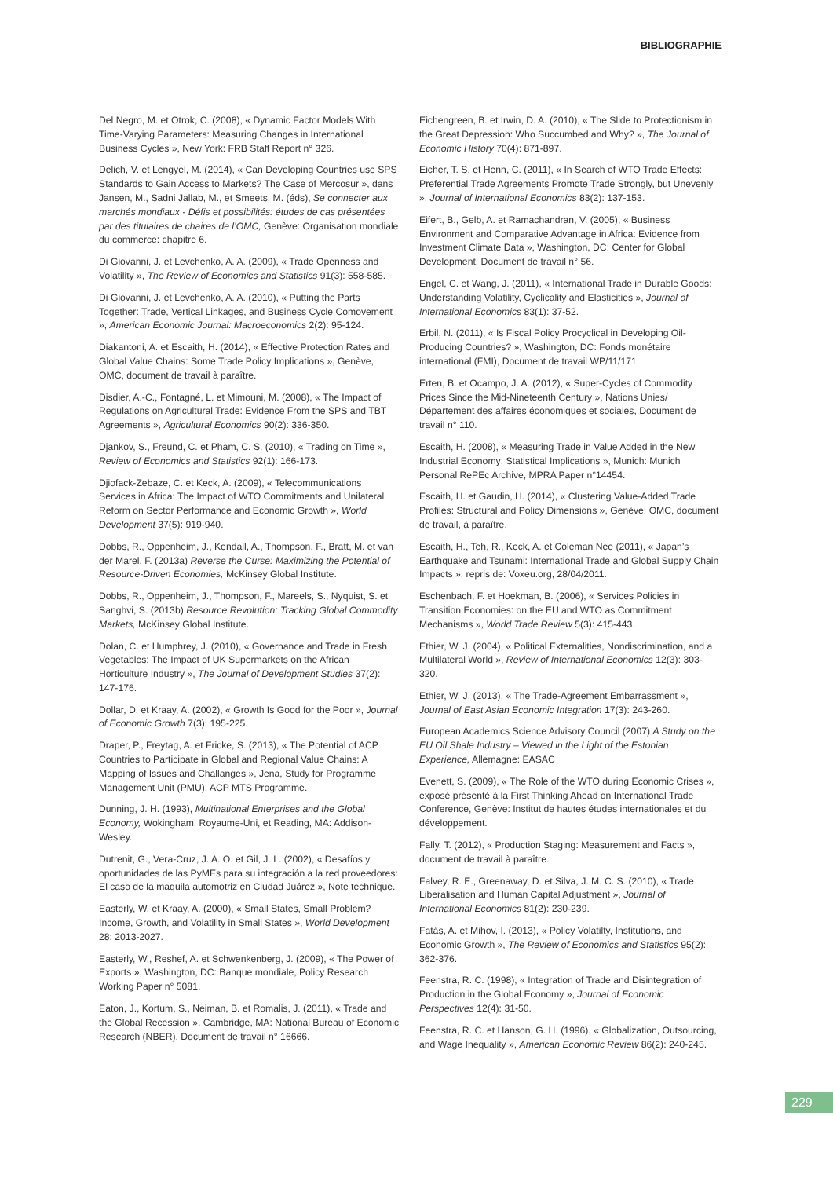BIBLIOGRAPHIE
Del Negro, M. et Otrok, C. (2008), « Dynamic Factor Models With Time-Varying Parameters: Measuring Changes in International Business Cycles », New York: FRB Staff Report n° 326.
Delich, V. et Lengyel, M. (2014), « Can Developing Countries use SPS Standards to Gain Access to Markets? The Case of Mercosur », dans Jansen, M., Sadni Jallab, M., et Smeets, M. (éds), Se connecter aux marchés mondiaux - Défis et possibilités: études de cas présentées par des titulaires de chaires de l’OMC, Genève: Organisation mondiale du commerce: chapitre 6.
Di Giovanni, J. et Levchenko, A. A. (2009), « Trade Openness and Volatility », The Review of Economics and Statistics 91(3): 558-585.
Di Giovanni, J. et Levchenko, A. A. (2010), « Putting the Parts Together: Trade, Vertical Linkages, and Business Cycle Comovement », American Economic Journal: Macroeconomics 2(2): 95-124.
Diakantoni, A. et Escaith, H. (2014), « Effective Protection Rates and Global Value Chains: Some Trade Policy Implications », Genève, OMC, document de travail à paraître.
Disdier, A.-C., Fontagné, L. et Mimouni, M. (2008), « The Impact of Regulations on Agricultural Trade: Evidence From the SPS and TBT Agreements », Agricultural Economics 90(2): 336-350.
Djankov, S., Freund, C. et Pham, C. S. (2010), « Trading on Time », Review of Economics and Statistics 92(1): 166-173.
Djiofack-Zebaze, C. et Keck, A. (2009), « Telecommunications Services in Africa: The Impact of WTO Commitments and Unilateral Reform on Sector Performance and Economic Growth », World Development 37(5): 919-940.
Dobbs, R., Oppenheim, J., Kendall, A., Thompson, F., Bratt, M. et van der Marel, F. (2013a) Reverse the Curse: Maximizing the Potential of Resource-Driven Economies, McKinsey Global Institute.
Dobbs, R., Oppenheim, J., Thompson, F., Mareels, S., Nyquist, S. et Sanghvi, S. (2013b) Resource Revolution: Tracking Global Commodity Markets, McKinsey Global Institute.
Dolan, C. et Humphrey, J. (2010), « Governance and Trade in Fresh Vegetables: The Impact of UK Supermarkets on the African Horticulture Industry », The Journal of Development Studies 37(2): 147-176.
Dollar, D. et Kraay, A. (2002), « Growth Is Good for the Poor », Journal of Economic Growth 7(3): 195-225.
Draper, P., Freytag, A. et Fricke, S. (2013), « The Potential of ACP Countries to Participate in Global and Regional Value Chains: A Mapping of Issues and Challanges », Jena, Study for Programme Management Unit (PMU), ACP MTS Programme.
Dunning, J. H. (1993), Multinational Enterprises and the Global Economy, Wokingham, Royaume-Uni, et Reading, MA: Addison-Wesley.
Dutrenit, G., Vera-Cruz, J. A. O. et Gil, J. L. (2002), « Desafíos y oportunidades de las PyMEs para su integración a la red proveedores: El caso de la maquila automotriz en Ciudad Juárez », Note technique.
Easterly, W. et Kraay, A. (2000), « Small States, Small Problem? Income, Growth, and Volatility in Small States », World Development 28: 2013-2027.
Easterly, W., Reshef, A. et Schwenkenberg, J. (2009), « The Power of Exports », Washington, DC: Banque mondiale, Policy Research Working Paper n° 5081.
Eaton, J., Kortum, S., Neiman, B. et Romalis, J. (2011), « Trade and the Global Recession », Cambridge, MA: National Bureau of Economic Research (NBER), Document de travail n° 16666.
Eichengreen, B. et Irwin, D. A. (2010), « The Slide to Protectionism in the Great Depression: Who Succumbed and Why? », The Journal of Economic History 70(4): 871-897.
Eicher, T. S. et Henn, C. (2011), « In Search of WTO Trade Effects: Preferential Trade Agreements Promote Trade Strongly, but Unevenly », Journal of International Economics 83(2): 137-153.
Eifert, B., Gelb, A. et Ramachandran, V. (2005), « Business Environment and Comparative Advantage in Africa: Evidence from Investment Climate Data », Washington, DC: Center for Global Development, Document de travail n° 56.
Engel, C. et Wang, J. (2011), « International Trade in Durable Goods: Understanding Volatility, Cyclicality and Elasticities », Journal of International Economics 83(1): 37-52.
Erbil, N. (2011), « Is Fiscal Policy Procyclical in Developing Oil-Producing Countries? », Washington, DC: Fonds monétaire international (FMI), Document de travail WP/11/171.
Erten, B. et Ocampo, J. A. (2012), « Super-Cycles of Commodity Prices Since the Mid-Nineteenth Century », Nations Unies/ Département des affaires économiques et sociales, Document de travail n° 110.
Escaith, H. (2008), « Measuring Trade in Value Added in the New Industrial Economy: Statistical Implications », Munich: Munich Personal RePEc Archive, MPRA Paper n°14454.
Escaith, H. et Gaudin, H. (2014), « Clustering Value-Added Trade Profiles: Structural and Policy Dimensions », Genève: OMC, document de travail, à paraître.
Escaith, H., Teh, R., Keck, A. et Coleman Nee (2011), « Japan’s Earthquake and Tsunami: International Trade and Global Supply Chain Impacts », repris de: Voxeu.org, 28/04/2011.
Eschenbach, F. et Hoekman, B. (2006), « Services Policies in Transition Economies: on the EU and WTO as Commitment Mechanisms », World Trade Review 5(3): 415-443.
Ethier, W. J. (2004), « Political Externalities, Nondiscrimination, and a Multilateral World », Review of International Economics 12(3): 303-320.
Ethier, W. J. (2013), « The Trade-Agreement Embarrassment », Journal of East Asian Economic Integration 17(3): 243-260.
European Academics Science Advisory Council (2007) A Study on the EU Oil Shale Industry – Viewed in the Light of the Estonian Experience, Allemagne: EASAC
Evenett, S. (2009), « The Role of the WTO during Economic Crises », exposé présenté à la First Thinking Ahead on International Trade Conference, Genève: Institut de hautes études internationales et du développement.
Fally, T. (2012), « Production Staging: Measurement and Facts », document de travail à paraître.
Falvey, R. E., Greenaway, D. et Silva, J. M. C. S. (2010), « Trade Liberalisation and Human Capital Adjustment », Journal of International Economics 81(2): 230-239.
Fatás, A. et Mihov, I. (2013), « Policy Volatilty, Institutions, and Economic Growth », The Review of Economics and Statistics 95(2): 362-376.
Feenstra, R. C. (1998), « Integration of Trade and Disintegration of Production in the Global Economy », Journal of Economic Perspectives 12(4): 31-50.
Feenstra, R. C. et Hanson, G. H. (1996), « Globalization, Outsourcing, and Wage Inequality », American Economic Review 86(2): 240-245.
229